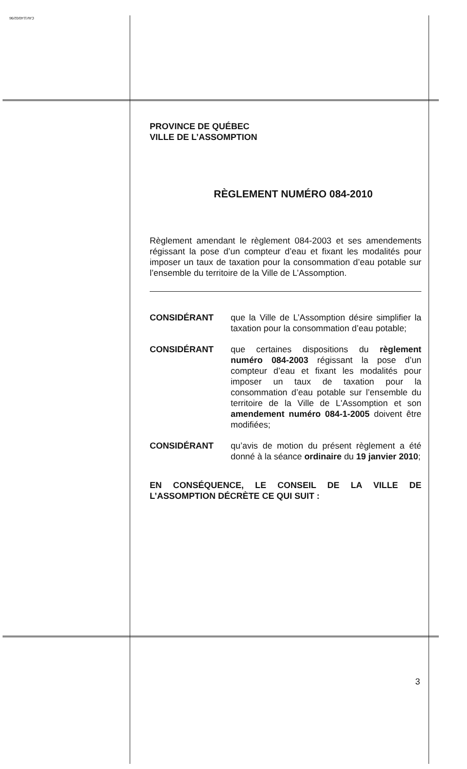CAV1140/02/96
PROVINCE DE QUÉBEC
VILLE DE L’ASSOMPTION
RÈGLEMENT NUMÉRO 084-2010
Règlement amendant le règlement 084-2003 et ses amendements régissant la pose d’un compteur d’eau et fixant les modalités pour imposer un taux de taxation pour la consommation d’eau potable sur l’ensemble du territoire de la Ville de L’Assomption.
CONSIDÉRANT que la Ville de L’Assomption désire simplifier la taxation pour la consommation d’eau potable;
CONSIDÉRANT que certaines dispositions du règlement numéro 084-2003 régissant la pose d’un compteur d’eau et fixant les modalités pour imposer un taux de taxation pour la consommation d’eau potable sur l’ensemble du territoire de la Ville de L'Assomption et son amendement numéro 084-1-2005 doivent être modifiées;
CONSIDÉRANT qu’avis de motion du présent règlement a été donné à la séance ordinaire du 19 janvier 2010;
EN CONSÉQUENCE, LE CONSEIL DE LA VILLE DE L’ASSOMPTION DÉCRÈTE CE QUI SUIT :
3